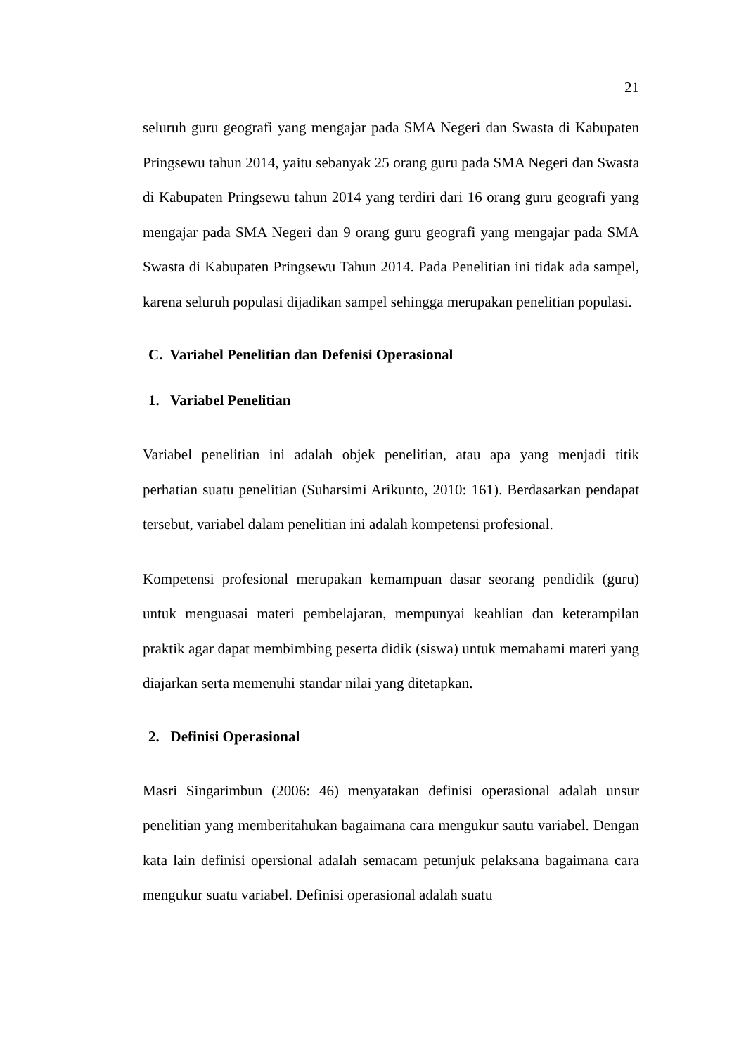21
seluruh guru geografi yang mengajar pada SMA Negeri dan Swasta di Kabupaten Pringsewu tahun 2014, yaitu sebanyak 25 orang guru pada SMA Negeri dan Swasta di Kabupaten Pringsewu tahun 2014 yang terdiri dari 16 orang guru geografi yang mengajar pada SMA Negeri dan 9 orang guru geografi yang mengajar pada SMA Swasta di Kabupaten Pringsewu Tahun 2014. Pada Penelitian ini tidak ada sampel, karena seluruh populasi dijadikan sampel sehingga merupakan penelitian populasi.
C. Variabel Penelitian dan Defenisi Operasional
1. Variabel Penelitian
Variabel penelitian ini adalah objek penelitian, atau apa yang menjadi titik perhatian suatu penelitian (Suharsimi Arikunto, 2010: 161). Berdasarkan pendapat tersebut, variabel dalam penelitian ini adalah kompetensi profesional.
Kompetensi profesional merupakan kemampuan dasar seorang pendidik (guru) untuk menguasai materi pembelajaran, mempunyai keahlian dan keterampilan praktik agar dapat membimbing peserta didik (siswa) untuk memahami materi yang diajarkan serta memenuhi standar nilai yang ditetapkan.
2. Definisi Operasional
Masri Singarimbun (2006: 46) menyatakan definisi operasional adalah unsur penelitian yang memberitahukan bagaimana cara mengukur sautu variabel. Dengan kata lain definisi opersional adalah semacam petunjuk pelaksana bagaimana cara mengukur suatu variabel. Definisi operasional adalah suatu